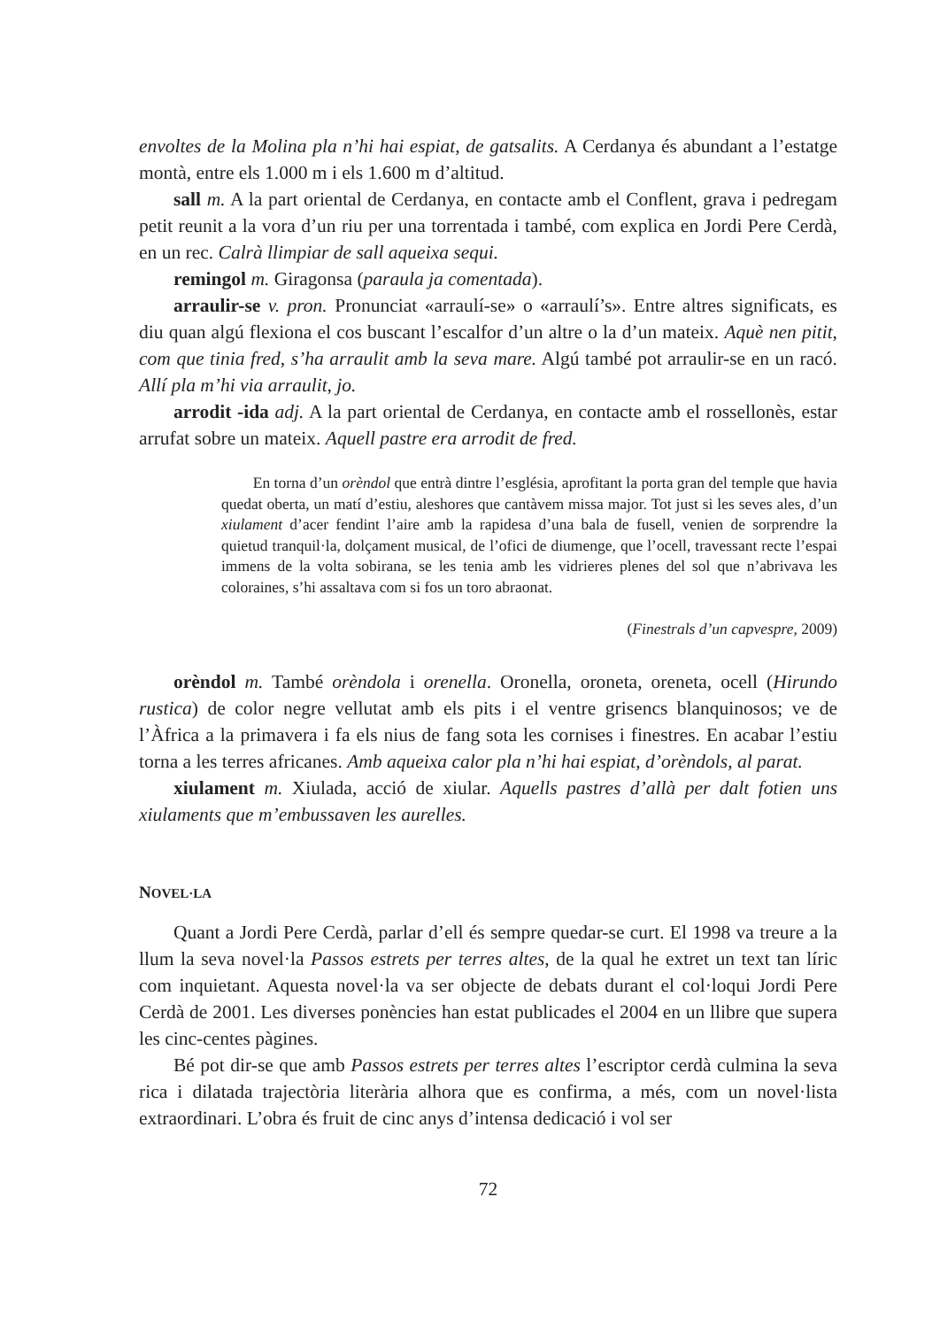envoltes de la Molina pla n’hi hai espiat, de gatsalits. A Cerdanya és abundant a l’estatge montà, entre els 1.000 m i els 1.600 m d’altitud.
sall m. A la part oriental de Cerdanya, en contacte amb el Conflent, grava i pedregam petit reunit a la vora d’un riu per una torrentada i també, com explica en Jordi Pere Cerdà, en un rec. Calrà llimpiar de sall aqueixa sequi.
remingol m. Giragonsa (paraula ja comentada).
arraulir-se v. pron. Pronunciat «arraulí-se» o «arraulí’s». Entre altres significats, es diu quan algú flexiona el cos buscant l’escalfor d’un altre o la d’un mateix. Aquè nen pitit, com que tinia fred, s’ha arraulit amb la seva mare. Algú també pot arraulir-se en un racó. Allí pla m’hi via arraulit, jo.
arrodit -ida adj. A la part oriental de Cerdanya, en contacte amb el rossellonès, estar arrufat sobre un mateix. Aquell pastre era arrodit de fred.
En torna d’un orèndol que entrà dintre l’església, aprofitant la porta gran del temple que havia quedat oberta, un matí d’estiu, aleshores que cantàvem missa major. Tot just si les seves ales, d’un xiulament d’acer fendint l’aire amb la rapidesa d’una bala de fusell, venien de sorprendre la quietud tranquil·la, dolçament musical, de l’ofici de diumenge, que l’ocell, travessant recte l’espai immens de la volta sobirana, se les tenia amb les vidrieres plenes del sol que n’abrivava les coloraines, s’hi assaltava com si fos un toro abraonat.
(Finestrals d’un capvespre, 2009)
orèndol m. També orèndola i orenella. Oronella, oroneta, oreneta, ocell (Hirundo rustica) de color negre vellutat amb els pits i el ventre grisencs blanquinosos; ve de l’Àfrica a la primavera i fa els nius de fang sota les cornises i finestres. En acabar l’estiu torna a les terres africanes. Amb aqueixa calor pla n’hi hai espiat, d’orèndols, al parat.
xiulament m. Xiulada, acció de xiular. Aquells pastres d’allà per dalt fotien uns xiulaments que m’embussaven les aurelles.
NOVEL·LA
Quant a Jordi Pere Cerdà, parlar d’ell és sempre quedar-se curt. El 1998 va treure a la llum la seva novel·la Passos estrets per terres altes, de la qual he extret un text tan líric com inquietant. Aquesta novel·la va ser objecte de debats durant el col·loqui Jordi Pere Cerdà de 2001. Les diverses ponències han estat publicades el 2004 en un llibre que supera les cinc-centes pàgines.
Bé pot dir-se que amb Passos estrets per terres altes l’escriptor cerdà culmina la seva rica i dilatada trajectòria literària alhora que es confirma, a més, com un novel·lista extraordinari. L’obra és fruit de cinc anys d’intensa dedicació i vol ser
72